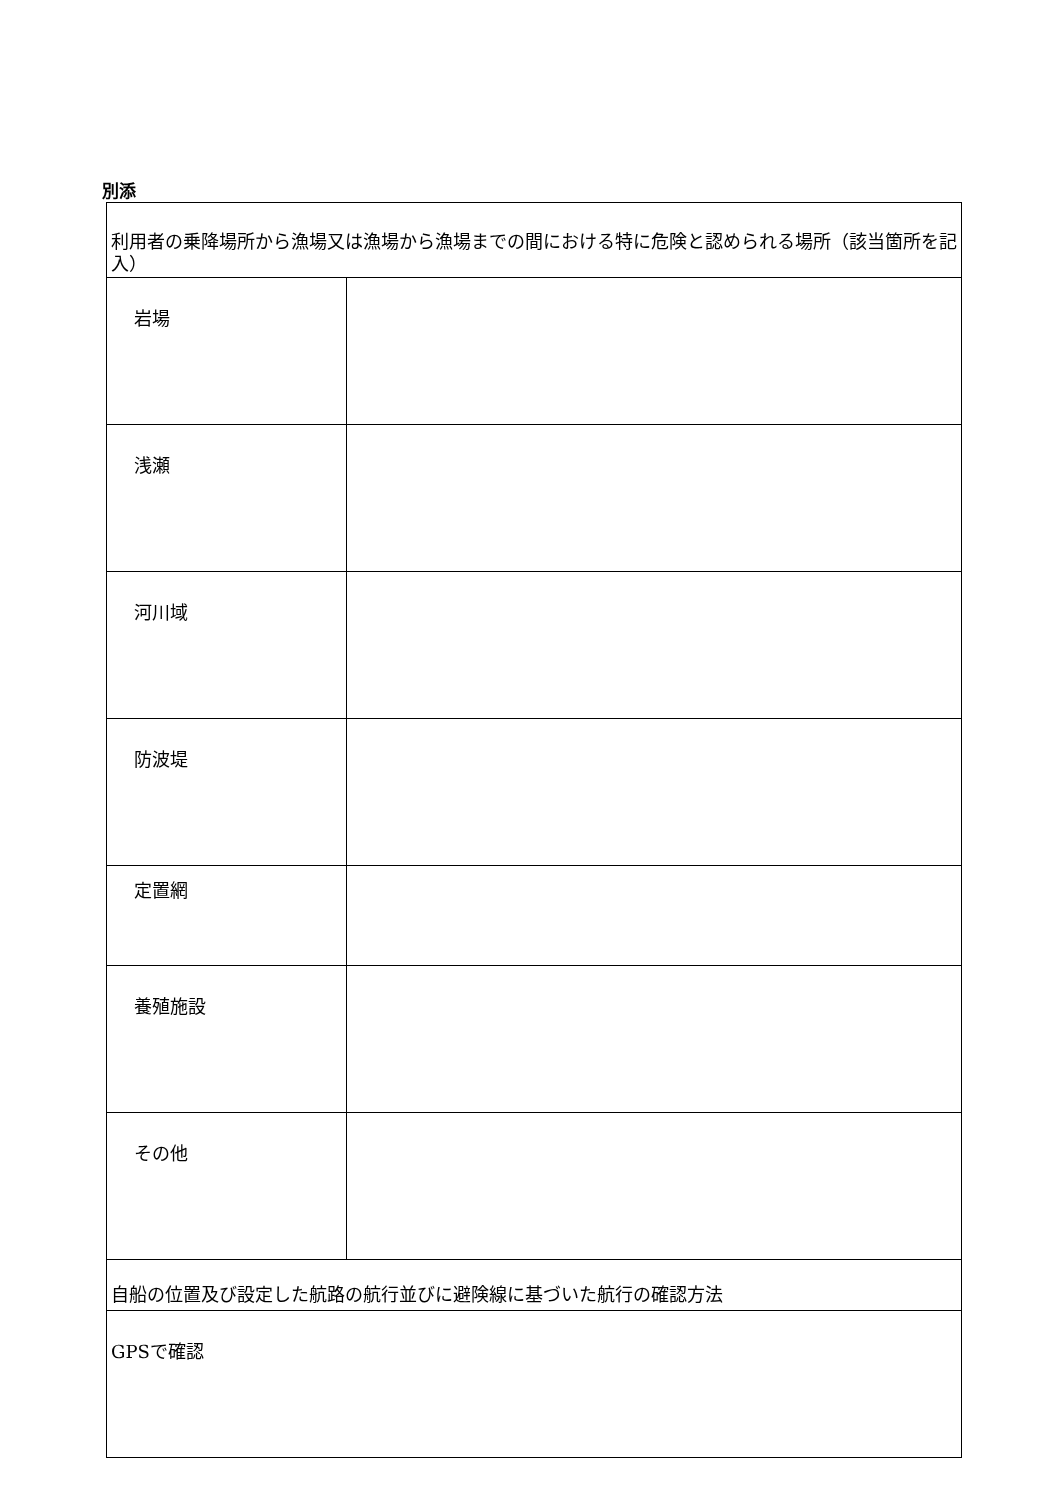別添
| 利用者の乗降場所から漁場又は漁場から漁場までの間における特に危険と認められる場所（該当箇所を記入） | |
| 岩場 | |
| 浅瀬 | |
| 河川域 | |
| 防波堤 | |
| 定置網 | |
| 養殖施設 | |
| その他 | |
| 自船の位置及び設定した航路の航行並びに避険線に基づいた航行の確認方法 | |
| GPSで確認 | |